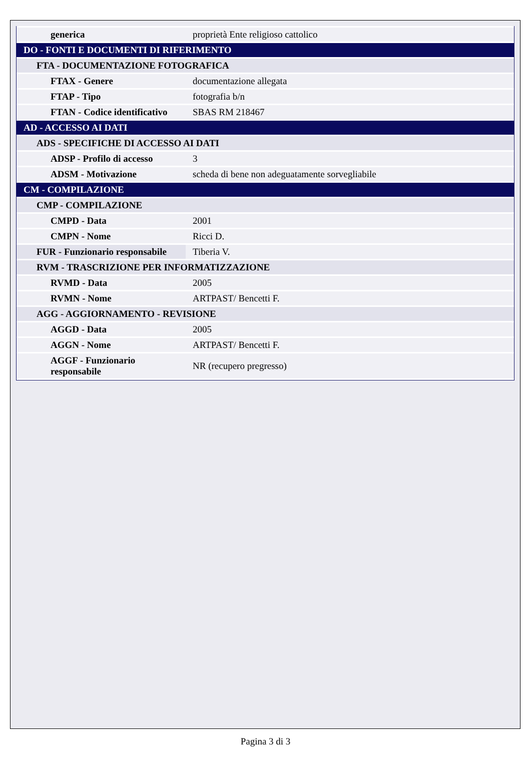| generica | proprietà Ente religioso cattolico |
| DO - FONTI E DOCUMENTI DI RIFERIMENTO | |
| FTA - DOCUMENTAZIONE FOTOGRAFICA | |
| FTAX - Genere | documentazione allegata |
| FTAP - Tipo | fotografia b/n |
| FTAN - Codice identificativo | SBAS RM 218467 |
| AD - ACCESSO AI DATI | |
| ADS - SPECIFICHE DI ACCESSO AI DATI | |
| ADSP - Profilo di accesso | 3 |
| ADSM - Motivazione | scheda di bene non adeguatamente sorvegliabile |
| CM - COMPILAZIONE | |
| CMP - COMPILAZIONE | |
| CMPD - Data | 2001 |
| CMPN - Nome | Ricci D. |
| FUR - Funzionario responsabile | Tiberia V. |
| RVM - TRASCRIZIONE PER INFORMATIZZAZIONE | |
| RVMD - Data | 2005 |
| RVMN - Nome | ARTPAST/ Bencetti F. |
| AGG - AGGIORNAMENTO - REVISIONE | |
| AGGD - Data | 2005 |
| AGGN - Nome | ARTPAST/ Bencetti F. |
| AGGF - Funzionario responsabile | NR (recupero pregresso) |
Pagina 3 di 3